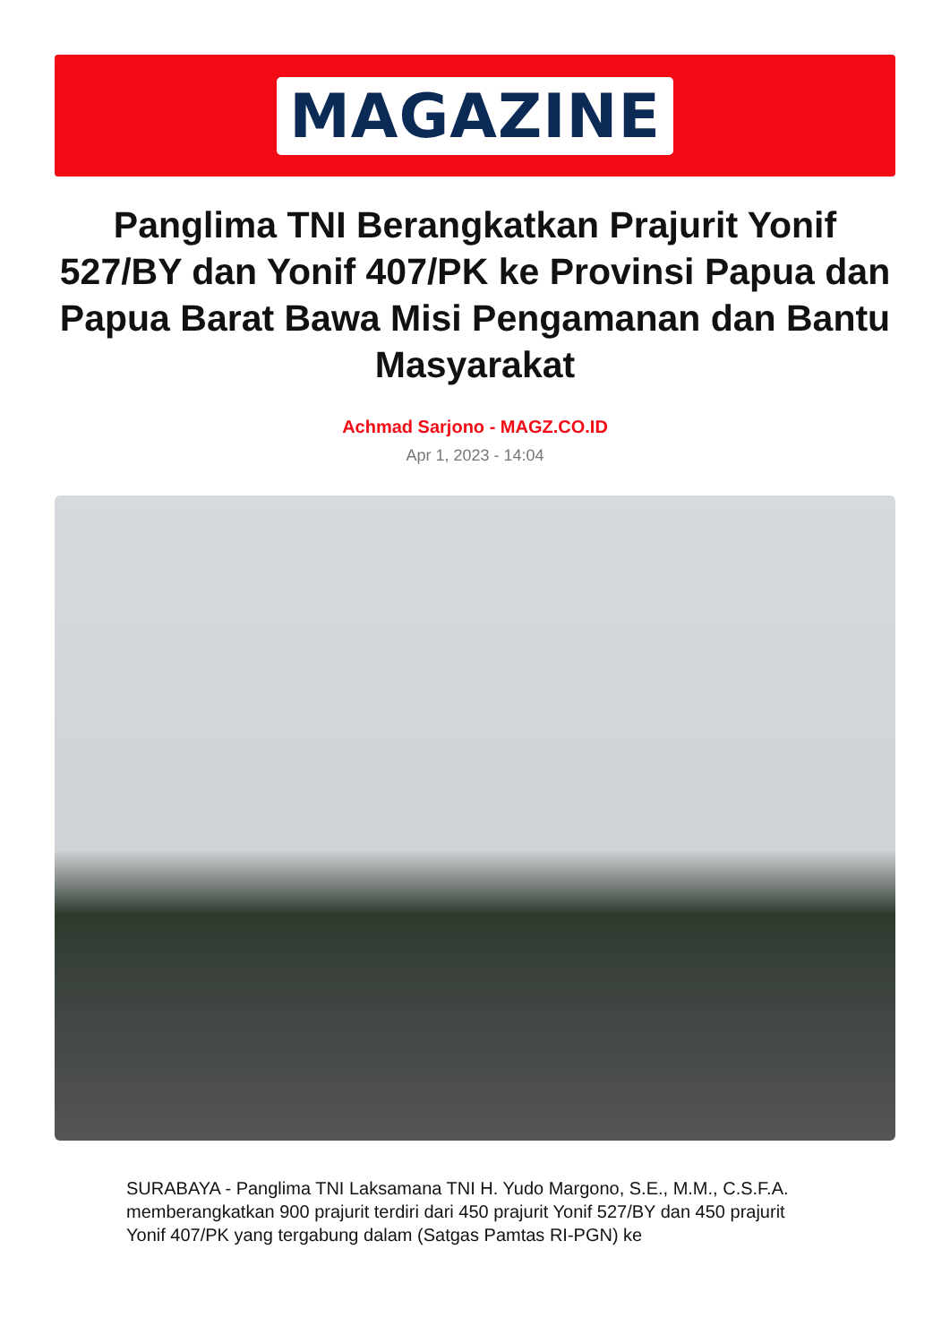MAGAZINE
Panglima TNI Berangkatkan Prajurit Yonif 527/BY dan Yonif 407/PK ke Provinsi Papua dan Papua Barat Bawa Misi Pengamanan dan Bantu Masyarakat
Achmad Sarjono - MAGZ.CO.ID
Apr 1, 2023 - 14:04
SURABAYA - Panglima TNI Laksamana TNI H. Yudo Margono, S.E., M.M., C.S.F.A. memberangkatkan 900 prajurit terdiri dari 450 prajurit Yonif 527/BY dan 450 prajurit Yonif 407/PK yang tergabung dalam (Satgas Pamtas RI-PGN) ke